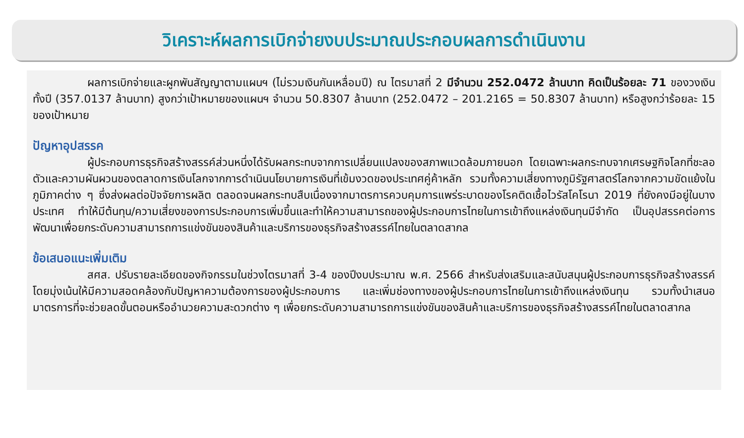วิเคราะห์ผลการเบิกจ่ายงบประมาณประกอบผลการดำเนินงาน
ผลการเบิกจ่ายและผูกพันสัญญาตามแผนฯ (ไม่รวมเงินกันเหลื่อมปี) ณ ไตรมาสที่ 2 มีจำนวน 252.0472 ล้านบาท คิดเป็นร้อยละ 71 ของวงเงินทั้งปี (357.0137 ล้านบาท) สูงกว่าเป้าหมายของแผนฯ จำนวน 50.8307 ล้านบาท (252.0472 – 201.2165 = 50.8307 ล้านบาท) หรือสูงกว่าร้อยละ 15 ของเป้าหมาย
ปัญหาอุปสรรค
ผู้ประกอบการธุรกิจสร้างสรรค์ส่วนหนึ่งได้รับผลกระทบจากการเปลี่ยนแปลงของสภาพแวดล้อมภายนอก โดยเฉพาะผลกระทบจากเศรษฐกิจโลกที่ชะลอตัวและความผันผวนของตลาดการเงินโลกจากการดำเนินนโยบายการเงินที่เข้มงวดของประเทศคู่ค้าหลัก รวมทั้งความเสี่ยงทางภูมิรัฐศาสตร์โลกจากความขัดแย้งในภูมิภาคต่าง ๆ ซึ่งส่งผลต่อปัจจัยการผลิต ตลอดจนผลกระทบสืบเนื่องจากมาตรการควบคุมการแพร่ระบาดของโรคติดเชื้อไวรัสโคโรนา 2019 ที่ยังคงมีอยู่ในบางประเทศ ทำให้มีต้นทุน/ความเสี่ยงของการประกอบการเพิ่มขึ้นและทำให้ความสามารถของผู้ประกอบการไทยในการเข้าถึงแหล่งเงินทุนมีจำกัด เป็นอุปสรรคต่อการพัฒนาเพื่อยกระดับความสามารถการแข่งขันของสินค้าและบริการของธุรกิจสร้างสรรค์ไทยในตลาดสากล
ข้อเสนอแนะเพิ่มเติม
สศส. ปรับรายละเอียดของกิจกรรมในช่วงไตรมาสที่ 3-4 ของปีงบประมาณ พ.ศ. 2566 สำหรับส่งเสริมและสนับสนุนผู้ประกอบการธุรกิจสร้างสรรค์ โดยมุ่งเน้นให้มีความสอดคล้องกับปัญหาความต้องการของผู้ประกอบการ และเพิ่มช่องทางของผู้ประกอบการไทยในการเข้าถึงแหล่งเงินทุน รวมทั้งนำเสนอมาตรการที่จะช่วยลดขั้นตอนหรืออำนวยความสะดวกต่าง ๆ เพื่อยกระดับความสามารถการแข่งขันของสินค้าและบริการของธุรกิจสร้างสรรค์ไทยในตลาดสากล